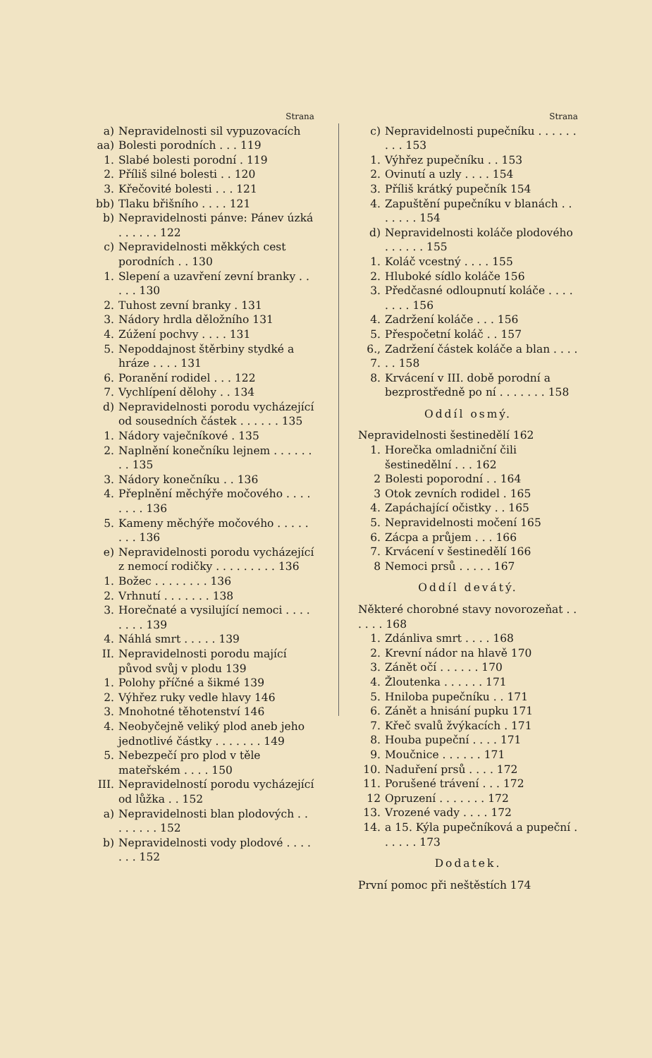Strana
a) Nepravidelnosti sil vypuzovacích
aa) Bolesti porodních . . . 119
1. Slabé bolesti porodní . 119
2. Příliš silné bolesti . . 120
3. Křečovité bolesti . . . 121
bb) Tlaku břišního . . . . 121
b) Nepravidelnosti pánve: Pánev úzká . . . . . . 122
c) Nepravidelnosti měkkých cest porodních . . 130
1. Slepení a uzavření zevní branky . . . . . 130
2. Tuhost zevní branky . 131
3. Nádory hrdla děložního 131
4. Zúžení pochvy . . . . 131
5. Nepoddajnost štěrbiny stydké a hráze . . . . 131
6. Poranění rodidel . . . 122
7. Vychlípení dělohy . . 134
d) Nepravidelnosti porodu vycházející od sousedních částek . . . . . . 135
1. Nádory vaječníkové . 135
2. Naplnění konečníku lejnem . . . . . . . . 135
3. Nádory konečníku . . 136
4. Přeplnění měchýře močového . . . . . . . . 136
5. Kameny měchýře močového . . . . . . . . 136
e) Nepravidelnosti porodu vycházející z nemocí rodičky . . . . . . . . . 136
1. Božec . . . . . . . . 136
2. Vrhnutí . . . . . . . 138
3. Horečnaté a vysilující nemoci . . . . . . . . 139
4. Náhlá smrt . . . . . 139
II. Nepravidelnosti porodu mající původ svůj v plodu 139
1. Polohy příčné a šikmé 139
2. Výhřez ruky vedle hlavy 146
3. Mnohotné těhotenství 146
4. Neobyčejně veliký plod aneb jeho jednotlivé částky . . . . . . . 149
5. Nebezpečí pro plod v těle mateřském . . . . 150
III. Nepravidelností porodu vycházející od lůžka . . 152
a) Nepravidelnosti blan plodových . . . . . . . . 152
b) Nepravidelnosti vody plodové . . . . . . . 152
Strana
c) Nepravidelnosti pupečníku . . . . . . . . . 153
1. Výhřez pupečníku . . 153
2. Ovinutí a uzly . . . . 154
3. Příliš krátký pupečník 154
4. Zapuštění pupečníku v blanách . . . . . . . 154
d) Nepravidelnosti koláče plodového . . . . . . 155
1. Koláč vcestný . . . . 155
2. Hluboké sídlo koláče 156
3. Předčasné odloupnutí koláče . . . . . . . . 156
4. Zadržení koláče . . . 156
5. Přespočetní koláč . . 157
6., 7. Zadržení částek koláče a blan . . . . . . 158
8. Krvácení v III. době porodní a bezprostředně po ní . . . . . . . 158
Oddíl osmý.
Nepravidelnosti šestinedělí 162
1. Horečka omladniční čili šestinedělní . . . 162
2 Bolesti poporodní . . 164
3 Otok zevních rodidel . 165
4. Zapáchající očistky . . 165
5. Nepravidelnosti močení 165
6. Zácpa a průjem . . . 166
7. Krvácení v šestinedělí 166
8 Nemoci prsů . . . . . 167
Oddíl devátý.
Některé chorobné stavy novorozeňat . . . . . . 168
1. Zdánliva smrt . . . . 168
2. Krevní nádor na hlavě 170
3. Zánět očí . . . . . . 170
4. Žloutenka . . . . . . 171
5. Hniloba pupečníku . . 171
6. Zánět a hnisání pupku 171
7. Křeč svalů žvýkacích . 171
8. Houba pupeční . . . . 171
9. Moučnice . . . . . . 171
10. Naduření prsů . . . . 172
11. Porušené trávení . . . 172
12 Opruzení . . . . . . . 172
13. Vrozené vady . . . . 172
14. a 15. Kýla pupečníková a pupeční . . . . . . 173
Dodatek.
První pomoc při neštěstích 174